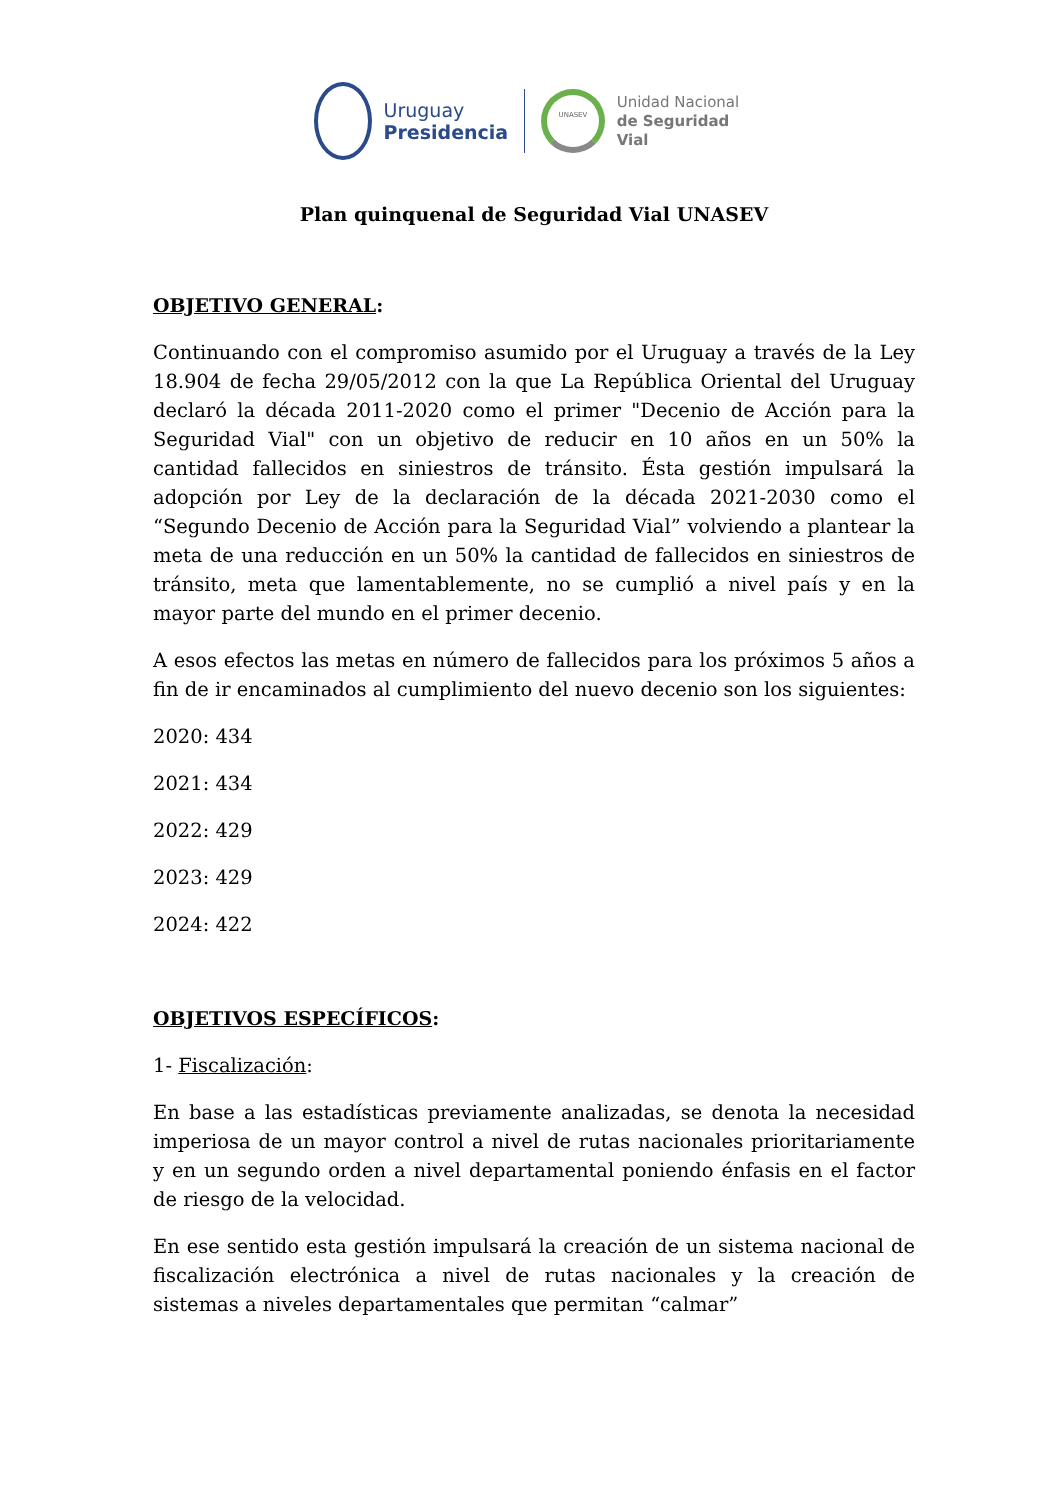Uruguay
Presidencia
UNASEV
Unidad Nacional
de Seguridad Vial
Plan quinquenal de Seguridad Vial UNASEV
OBJETIVO GENERAL:
Continuando con el compromiso asumido por el Uruguay a través de la Ley 18.904 de fecha 29/05/2012 con la que La República Oriental del Uruguay declaró la década 2011-2020 como el primer "Decenio de Acción para la Seguridad Vial" con un objetivo de reducir en 10 años en un 50% la cantidad fallecidos en siniestros de tránsito. Ésta gestión impulsará la adopción por Ley de la declaración de la década 2021-2030 como el “Segundo Decenio de Acción para la Seguridad Vial” volviendo a plantear la meta de una reducción en un 50% la cantidad de fallecidos en siniestros de tránsito, meta que lamentablemente, no se cumplió a nivel país y en la mayor parte del mundo en el primer decenio.
A esos efectos las metas en número de fallecidos para los próximos 5 años a fin de ir encaminados al cumplimiento del nuevo decenio son los siguientes:
2020: 434
2021: 434
2022: 429
2023: 429
2024: 422
OBJETIVOS ESPECÍFICOS:
1- Fiscalización:
En base a las estadísticas previamente analizadas, se denota la necesidad imperiosa de un mayor control a nivel de rutas nacionales prioritariamente y en un segundo orden a nivel departamental poniendo énfasis en el factor de riesgo de la velocidad.
En ese sentido esta gestión impulsará la creación de un sistema nacional de fiscalización electrónica a nivel de rutas nacionales y la creación de sistemas a niveles departamentales que permitan “calmar”